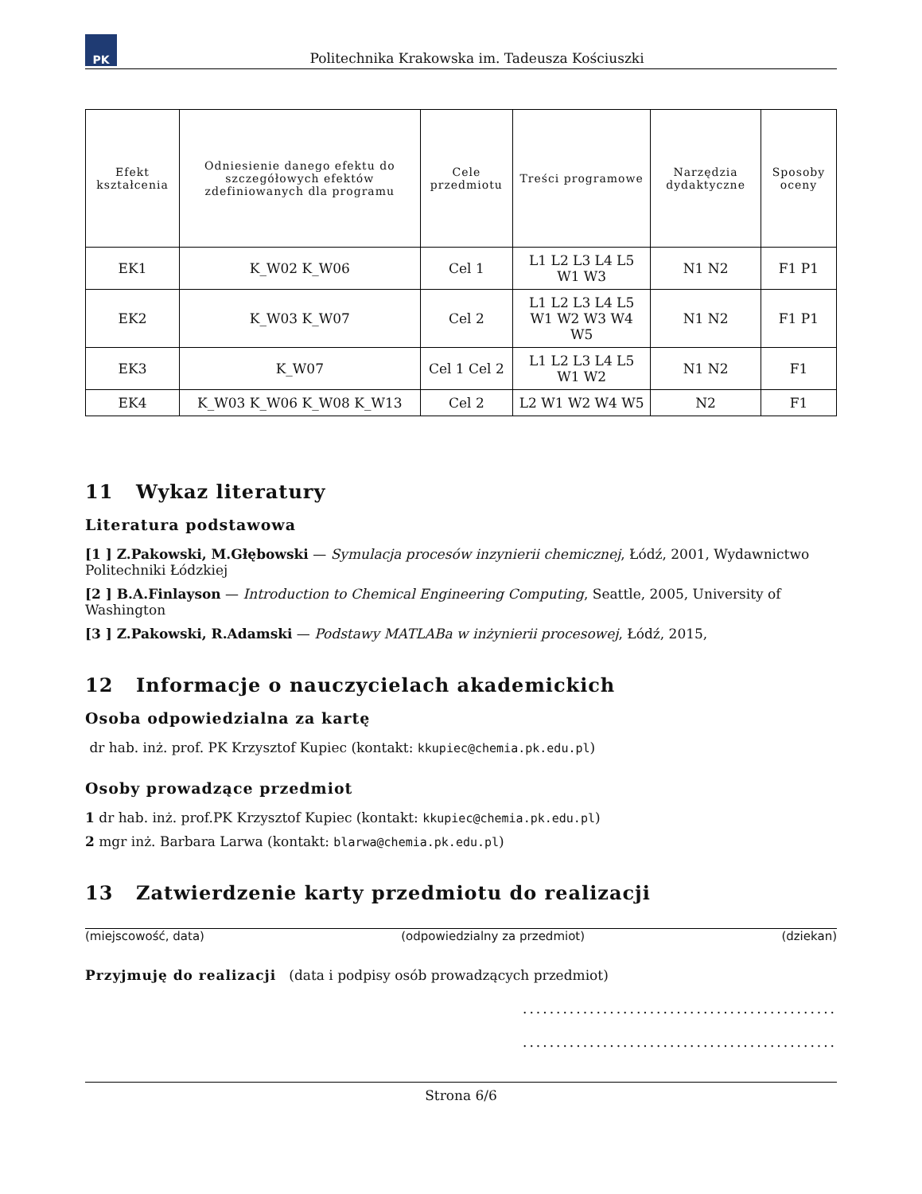PK
Politechnika Krakowska im. Tadeusza Kościuszki
| Efekt kształcenia | Odniesienie danego efektu do szczegółowych efektów zdefiniowanych dla programu | Cele przedmiotu | Treści programowe | Narzędzia dydaktyczne | Sposoby oceny |
| --- | --- | --- | --- | --- | --- |
| EK1 | K_W02 K_W06 | Cel 1 | L1 L2 L3 L4 L5 W1 W3 | N1 N2 | F1 P1 |
| EK2 | K_W03 K_W07 | Cel 2 | L1 L2 L3 L4 L5 W1 W2 W3 W4 W5 | N1 N2 | F1 P1 |
| EK3 | K_W07 | Cel 1 Cel 2 | L1 L2 L3 L4 L5 W1 W2 | N1 N2 | F1 |
| EK4 | K_W03 K_W06 K_W08 K_W13 | Cel 2 | L2 W1 W2 W4 W5 | N2 | F1 |
11 Wykaz literatury
Literatura podstawowa
[1 ] Z.Pakowski, M.Głębowski — Symulacja procesów inzynierii chemicznej, Łódź, 2001, Wydawnictwo Politechniki Łódzkiej
[2 ] B.A.Finlayson — Introduction to Chemical Engineering Computing, Seattle, 2005, University of Washington
[3 ] Z.Pakowski, R.Adamski — Podstawy MATLABa w inżynierii procesowej, Łódź, 2015,
12 Informacje o nauczycielach akademickich
Osoba odpowiedzialna za kartę
dr hab. inż. prof. PK Krzysztof Kupiec (kontakt: kkupiec@chemia.pk.edu.pl)
Osoby prowadzące przedmiot
1 dr hab. inż. prof.PK Krzysztof Kupiec (kontakt: kkupiec@chemia.pk.edu.pl)
2 mgr inż. Barbara Larwa (kontakt: blarwa@chemia.pk.edu.pl)
13 Zatwierdzenie karty przedmiotu do realizacji
(miejscowość, data) (odpowiedzialny za przedmiot) (dziekan)
Przyjmuję do realizacji (data i podpisy osób prowadzących przedmiot)
...............................................
...............................................
Strona 6/6